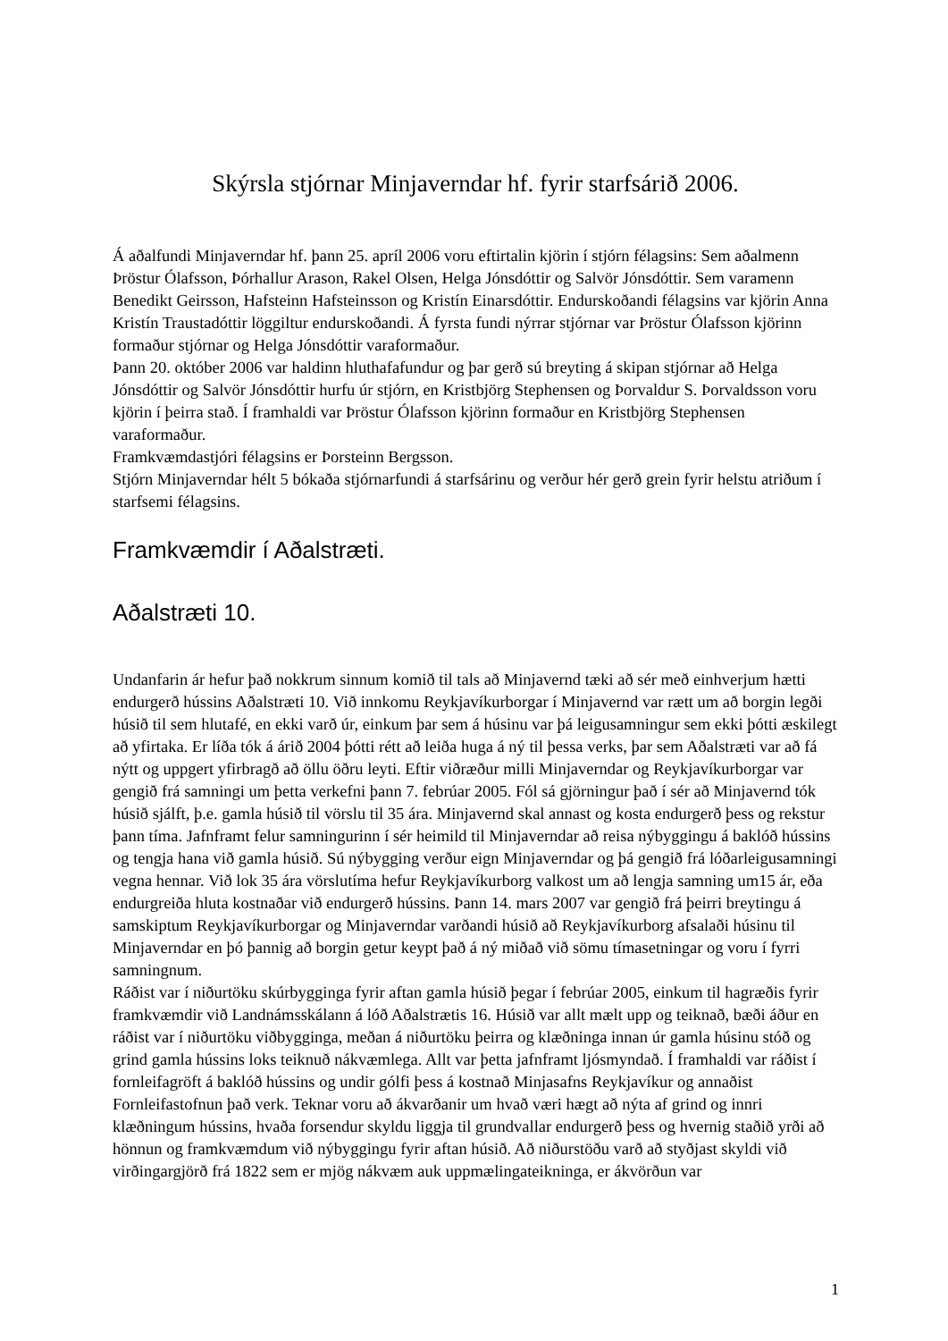Skýrsla stjórnar Minjaverndar hf. fyrir starfsárið 2006.
Á aðalfundi Minjaverndar hf. þann 25. apríl 2006 voru eftirtalin kjörin í stjórn félagsins: Sem aðalmenn Þröstur Ólafsson, Þórhallur Arason, Rakel Olsen, Helga Jónsdóttir og Salvör Jónsdóttir. Sem varamenn Benedikt Geirsson, Hafsteinn Hafsteinsson og Kristín Einarsdóttir. Endurskoðandi félagsins var kjörin Anna Kristín Traustadóttir löggiltur endurskoðandi. Á fyrsta fundi nýrrar stjórnar var Þröstur Ólafsson kjörinn formaður stjórnar og Helga Jónsdóttir varaformaður.
Þann 20. október 2006 var haldinn hluthafafundur og þar gerð sú breyting á skipan stjórnar að Helga Jónsdóttir og Salvör Jónsdóttir hurfu úr stjórn, en Kristbjörg Stephensen og Þorvaldur S. Þorvaldsson voru kjörin í þeirra stað. Í framhaldi var Þröstur Ólafsson kjörinn formaður en Kristbjörg Stephensen varaformaður.
Framkvæmdastjóri félagsins er Þorsteinn Bergsson.
Stjórn Minjaverndar hélt 5 bókaða stjórnarfundi á starfsárinu og verður hér gerð grein fyrir helstu atriðum í starfsemi félagsins.
Framkvæmdir í Aðalstræti.
Aðalstræti 10.
Undanfarin ár hefur það nokkrum sinnum komið til tals að Minjavernd tæki að sér með einhverjum hætti endurgerð hússins Aðalstræti 10. Við innkomu Reykjavíkurborgar í Minjavernd var rætt um að borgin legði húsið til sem hlutafé, en ekki varð úr, einkum þar sem á húsinu var þá leigusamningur sem ekki þótti æskilegt að yfirtaka. Er líða tók á árið 2004 þótti rétt að leiða huga á ný til þessa verks, þar sem Aðalstræti var að fá nýtt og uppgert yfirbragð að öllu öðru leyti. Eftir viðræður milli Minjaverndar og Reykjavíkurborgar var gengið frá samningi um þetta verkefni þann 7. febrúar 2005. Fól sá gjörningur það í sér að Minjavernd tók húsið sjálft, þ.e. gamla húsið til vörslu til 35 ára. Minjavernd skal annast og kosta endurgerð þess og rekstur þann tíma. Jafnframt felur samningurinn í sér heimild til Minjaverndar að reisa nýbyggingu á baklóð hússins og tengja hana við gamla húsið. Sú nýbygging verður eign Minjaverndar og þá gengið frá lóðarleigusamningi vegna hennar. Við lok 35 ára vörslutíma hefur Reykjavíkurborg valkost um að lengja samning um15 ár, eða endurgreiða hluta kostnaðar við endurgerð hússins. Þann 14. mars 2007 var gengið frá þeirri breytingu á samskiptum Reykjavíkurborgar og Minjaverndar varðandi húsið að Reykjavíkurborg afsalaði húsinu til Minjaverndar en þó þannig að borgin getur keypt það á ný miðað við sömu tímasetningar og voru í fyrri samningnum.
Ráðist var í niðurtöku skúrbygginga fyrir aftan gamla húsið þegar í febrúar 2005, einkum til hagræðis fyrir framkvæmdir við Landnámsskálann á lóð Aðalstrætis 16. Húsið var allt mælt upp og teiknað, bæði áður en ráðist var í niðurtöku viðbygginga, meðan á niðurtöku þeirra og klæðninga innan úr gamla húsinu stóð og grind gamla hússins loks teiknuð nákvæmlega. Allt var þetta jafnframt ljósmyndað. Í framhaldi var ráðist í fornleifagröft á baklóð hússins og undir gólfi þess á kostnað Minjasafns Reykjavíkur og annaðist Fornleifastofnun það verk. Teknar voru að ákvarðanir um hvað væri hægt að nýta af grind og innri klæðningum hússins, hvaða forsendur skyldu liggja til grundvallar endurgerð þess og hvernig staðið yrði að hönnun og framkvæmdum við nýbyggingu fyrir aftan húsið. Að niðurstöðu varð að styðjast skyldi við virðingargjörð frá 1822 sem er mjög nákvæm auk uppmælingateikninga, er ákvörðun var
1